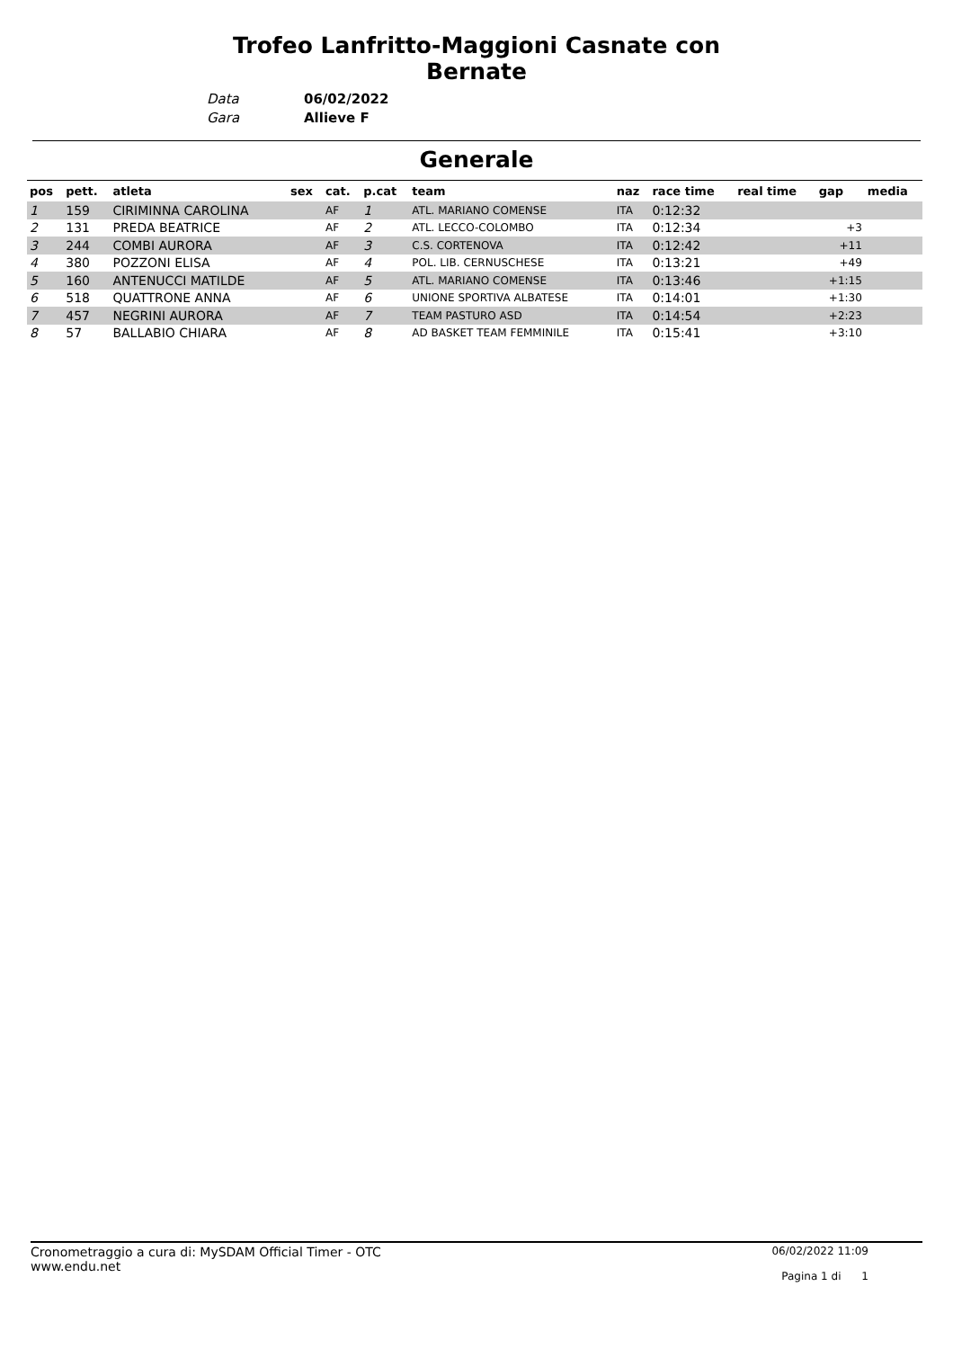Trofeo Lanfritto-Maggioni Casnate con Bernate
Data
Gara
06/02/2022
Allieve F
Generale
| pos | pett. | atleta | sex | cat. | p.cat | team | naz | race time | real time | gap | media |
| --- | --- | --- | --- | --- | --- | --- | --- | --- | --- | --- | --- |
| 1 | 159 | CIRIMINNA CAROLINA | | AF | 1 | ATL. MARIANO COMENSE | ITA | 0:12:32 | | | |
| 2 | 131 | PREDA BEATRICE | | AF | 2 | ATL. LECCO-COLOMBO | ITA | 0:12:34 | | +3 | |
| 3 | 244 | COMBI AURORA | | AF | 3 | C.S. CORTENOVA | ITA | 0:12:42 | | +11 | |
| 4 | 380 | POZZONI ELISA | | AF | 4 | POL. LIB. CERNUSCHESE | ITA | 0:13:21 | | +49 | |
| 5 | 160 | ANTENUCCI MATILDE | | AF | 5 | ATL. MARIANO COMENSE | ITA | 0:13:46 | | +1:15 | |
| 6 | 518 | QUATTRONE ANNA | | AF | 6 | UNIONE SPORTIVA ALBATESE | ITA | 0:14:01 | | +1:30 | |
| 7 | 457 | NEGRINI AURORA | | AF | 7 | TEAM PASTURO ASD | ITA | 0:14:54 | | +2:23 | |
| 8 | 57 | BALLABIO CHIARA | | AF | 8 | AD BASKET TEAM FEMMINILE | ITA | 0:15:41 | | +3:10 | |
Cronometraggio a cura di: MySDAM Official Timer - OTC
www.endu.net
06/02/2022 11:09
Pagina 1 di 1